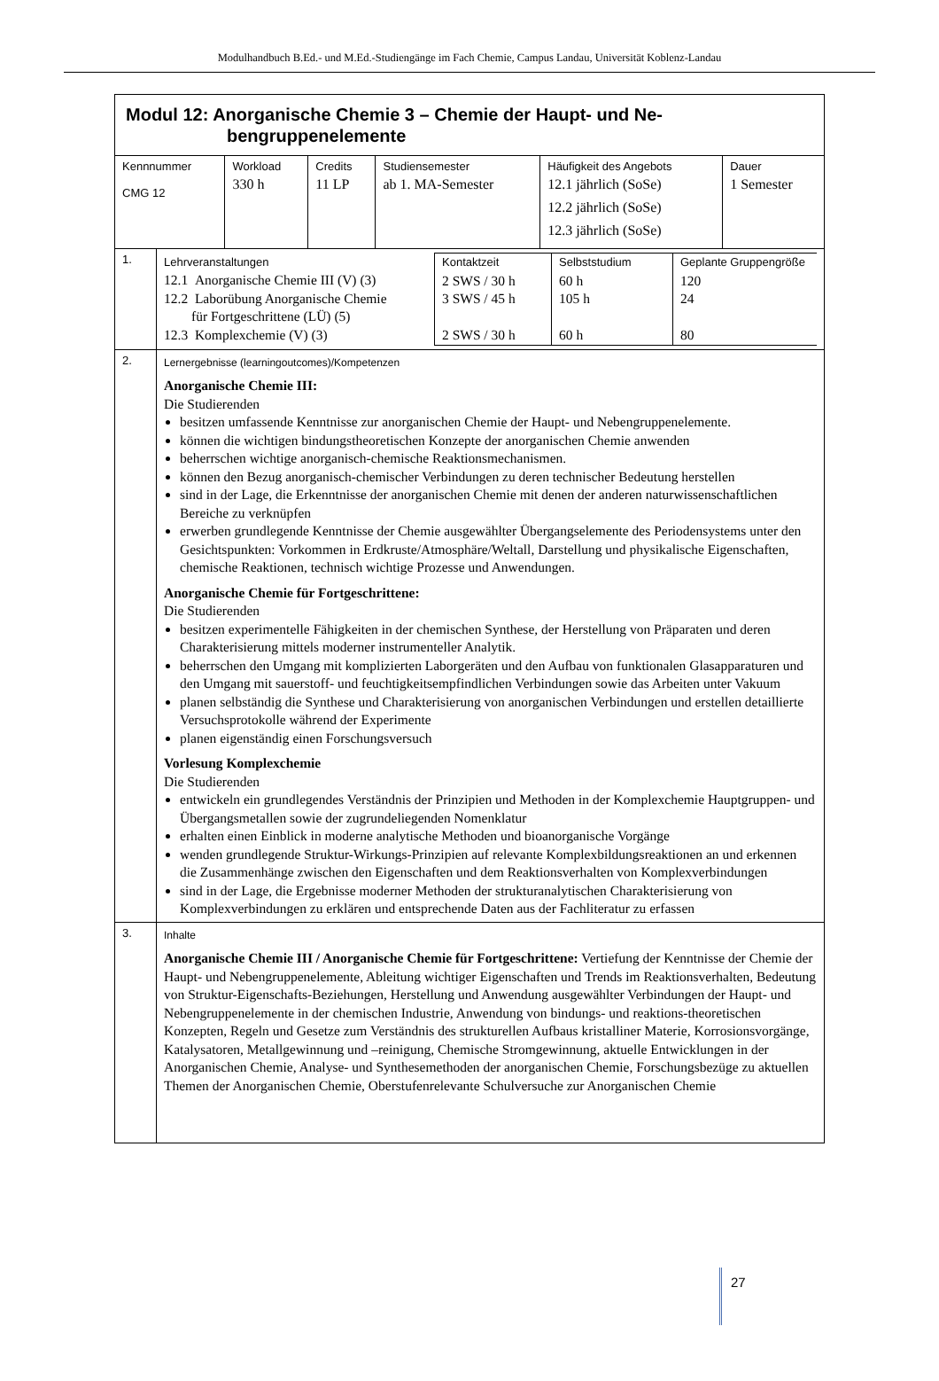Modulhandbuch B.Ed.- und M.Ed.-Studiengänge im Fach Chemie, Campus Landau, Universität Koblenz-Landau
| Modul 12: Anorganische Chemie 3 – Chemie der Haupt- und Ne- bengruppenelemente | | | | | |
| Kennnummer CMG 12 | Workload 330 h | Credits 11 LP | Studiensemester ab 1. MA-Semester | Häufigkeit des Angebots 12.1 jährlich (SoSe) 12.2 jährlich (SoSe) 12.3 jährlich (SoSe) | Dauer 1 Semester |
| 1. | / Lehrveranstaltungen 12.1 Anorganische Chemie III (V) (3) 12.2 Laborübung Anorganische Chemie für Fortgeschrittene (LÜ) (5) 12.3 Komplexchemie (V) (3) / Kontaktzeit 2 SWS / 30 h 3 SWS / 45 h 2 SWS / 30 h / Selbststudium 60 h 105 h 60 h / Geplante Gruppengröße 120 24 80 / |
| 2. | Lernergebnisse (learningoutcomes)/Kompetenzen Anorganische Chemie III: Die Studierenden besitzen umfassende Kenntnisse zur anorganischen Chemie der Haupt- und Nebengruppenelemente. können die wichtigen bindungstheoretischen Konzepte der anorganischen Chemie anwenden beherrschen wichtige anorganisch-chemische Reaktionsmechanismen. können den Bezug anorganisch-chemischer Verbindungen zu deren technischer Bedeutung herstellen sind in der Lage, die Erkenntnisse der anorganischen Chemie mit denen der anderen naturwissenschaftlichen Bereiche zu verknüpfen erwerben grundlegende Kenntnisse der Chemie ausgewählter Übergangselemente des Periodensystems unter den Gesichtspunkten: Vorkommen in Erdkruste/Atmosphäre/Weltall, Darstellung und physikalische Eigenschaften, chemische Reaktionen, technisch wichtige Prozesse und Anwendungen. Anorganische Chemie für Fortgeschrittene: Die Studierenden besitzen experimentelle Fähigkeiten in der chemischen Synthese, der Herstellung von Präparaten und deren Charakterisierung mittels moderner instrumenteller Analytik. beherrschen den Umgang mit komplizierten Laborgeräten und den Aufbau von funktionalen Glasapparaturen und den Umgang mit sauerstoff- und feuchtigkeitsempfindlichen Verbindungen sowie das Arbeiten unter Vakuum planen selbständig die Synthese und Charakterisierung von anorganischen Verbindungen und erstellen detaillierte Versuchsprotokolle während der Experimente planen eigenständig einen Forschungsversuch Vorlesung Komplexchemie Die Studierenden entwickeln ein grundlegendes Verständnis der Prinzipien und Methoden in der Komplexchemie Hauptgruppen- und Übergangsmetallen sowie der zugrundeliegenden Nomenklatur erhalten einen Einblick in moderne analytische Methoden und bioanorganische Vorgänge wenden grundlegende Struktur-Wirkungs-Prinzipien auf relevante Komplexbildungsreaktionen an und erkennen die Zusammenhänge zwischen den Eigenschaften und dem Reaktionsverhalten von Komplexverbindungen sind in der Lage, die Ergebnisse moderner Methoden der strukturanalytischen Charakterisierung von Komplexverbindungen zu erklären und entsprechende Daten aus der Fachliteratur zu erfassen |
| 3. | Inhalte Anorganische Chemie III / Anorganische Chemie für Fortgeschrittene: Vertiefung der Kenntnisse der Chemie der Haupt- und Nebengruppenelemente, Ableitung wichtiger Eigenschaften und Trends im Reaktionsverhalten, Bedeutung von Struktur-Eigenschafts-Beziehungen, Herstellung und Anwendung ausgewählter Verbindungen der Haupt- und Nebengruppenelemente in der chemischen Industrie, Anwendung von bindungs- und reaktions-theoretischen Konzepten, Regeln und Gesetze zum Verständnis des strukturellen Aufbaus kristalliner Materie, Korrosionsvorgänge, Katalysatoren, Metallgewinnung und –reinigung, Chemische Stromgewinnung, aktuelle Entwicklungen in der Anorganischen Chemie, Analyse- und Synthesemethoden der anorganischen Chemie, Forschungsbezüge zu aktuellen Themen der Anorganischen Chemie, Oberstufenrelevante Schulversuche zur Anorganischen Chemie |
27